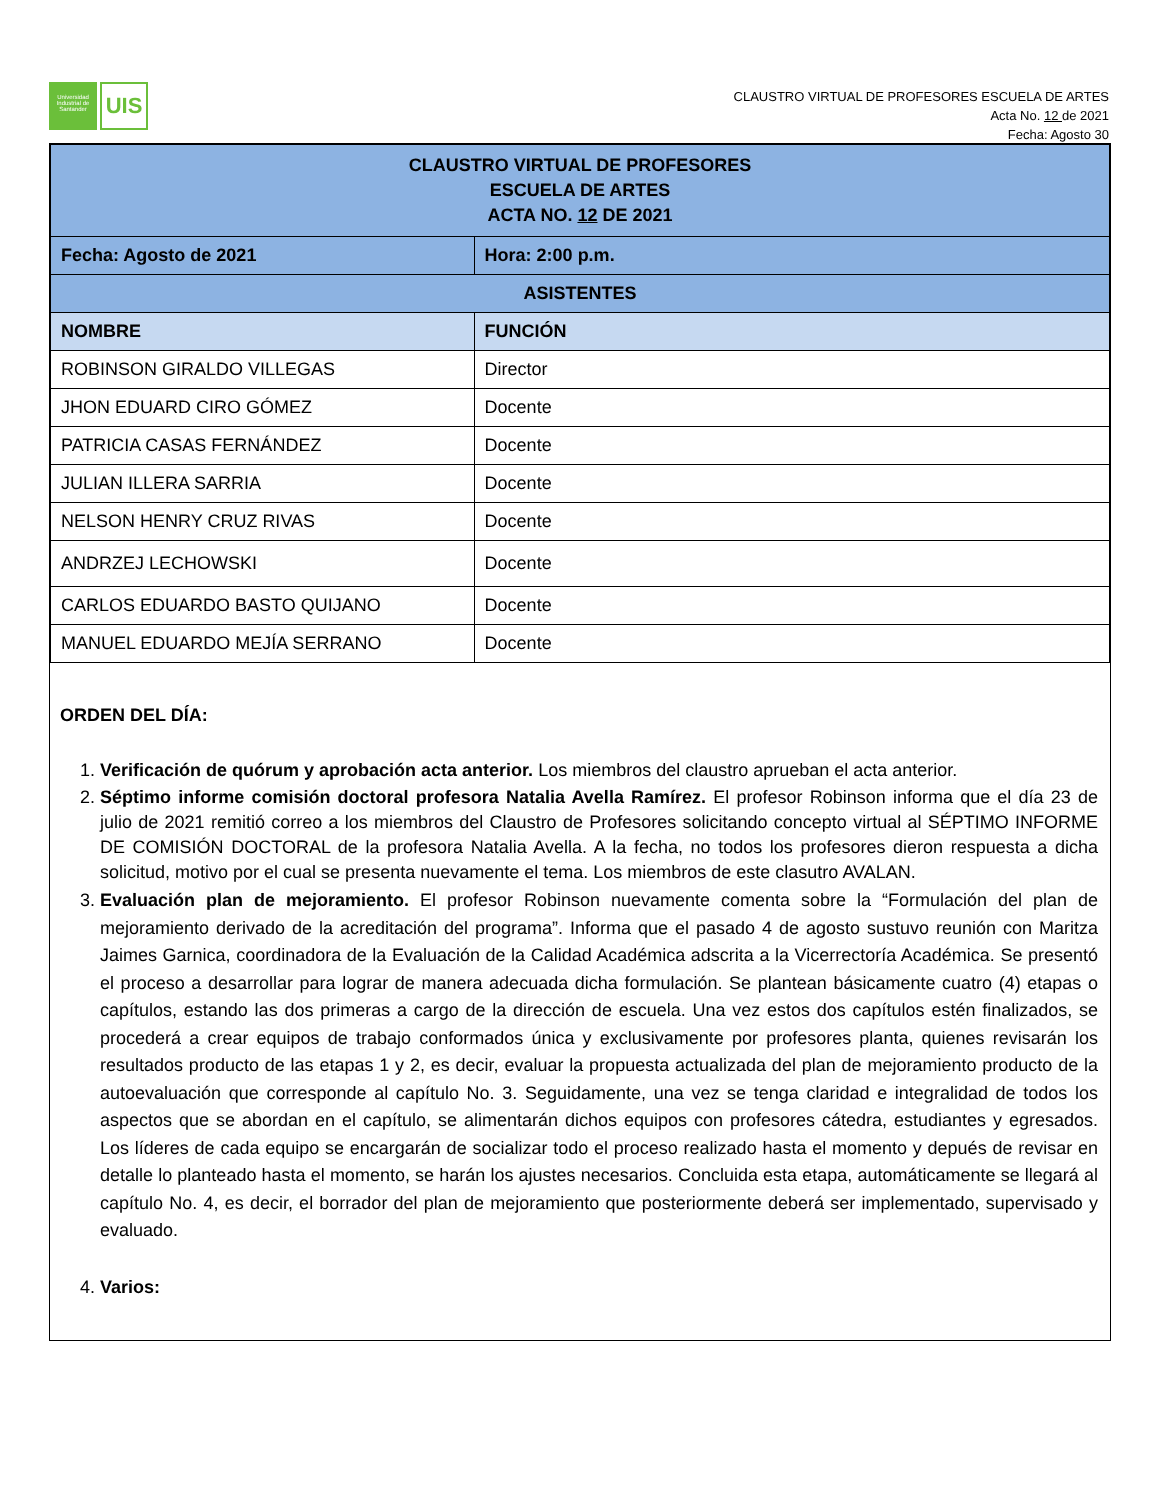Universidad Industrial de Santander
UIS
CLAUSTRO VIRTUAL DE PROFESORES ESCUELA DE ARTES
Acta No. 12 de 2021
Fecha: Agosto 30
| CLAUSTRO VIRTUAL DE PROFESORES ESCUELA DE ARTES ACTA NO. 12 DE 2021 | |
| Fecha: Agosto de 2021 | Hora: 2:00 p.m. |
| ASISTENTES | |
| NOMBRE | FUNCIÓN |
| ROBINSON GIRALDO VILLEGAS | Director |
| JHON EDUARD CIRO GÓMEZ | Docente |
| PATRICIA CASAS FERNÁNDEZ | Docente |
| JULIAN ILLERA SARRIA | Docente |
| NELSON HENRY CRUZ RIVAS | Docente |
| ANDRZEJ LECHOWSKI | Docente |
| CARLOS EDUARDO BASTO QUIJANO | Docente |
| MANUEL EDUARDO MEJÍA SERRANO | Docente |
ORDEN DEL DÍA:
1. Verificación de quórum y aprobación acta anterior. Los miembros del claustro aprueban el acta anterior.
2. Séptimo informe comisión doctoral profesora Natalia Avella Ramírez. El profesor Robinson informa que el día 23 de julio de 2021 remitió correo a los miembros del Claustro de Profesores solicitando concepto virtual al SÉPTIMO INFORME DE COMISIÓN DOCTORAL de la profesora Natalia Avella. A la fecha, no todos los profesores dieron respuesta a dicha solicitud, motivo por el cual se presenta nuevamente el tema. Los miembros de este clasutro AVALAN.
3. Evaluación plan de mejoramiento. El profesor Robinson nuevamente comenta sobre la “Formulación del plan de mejoramiento derivado de la acreditación del programa”. Informa que el pasado 4 de agosto sustuvo reunión con Maritza Jaimes Garnica, coordinadora de la Evaluación de la Calidad Académica adscrita a la Vicerrectoría Académica. Se presentó el proceso a desarrollar para lograr de manera adecuada dicha formulación. Se plantean básicamente cuatro (4) etapas o capítulos, estando las dos primeras a cargo de la dirección de escuela. Una vez estos dos capítulos estén finalizados, se procederá a crear equipos de trabajo conformados única y exclusivamente por profesores planta, quienes revisarán los resultados producto de las etapas 1 y 2, es decir, evaluar la propuesta actualizada del plan de mejoramiento producto de la autoevaluación que corresponde al capítulo No. 3. Seguidamente, una vez se tenga claridad e integralidad de todos los aspectos que se abordan en el capítulo, se alimentarán dichos equipos con profesores cátedra, estudiantes y egresados. Los líderes de cada equipo se encargarán de socializar todo el proceso realizado hasta el momento y depués de revisar en detalle lo planteado hasta el momento, se harán los ajustes necesarios. Concluida esta etapa, automáticamente se llegará al capítulo No. 4, es decir, el borrador del plan de mejoramiento que posteriormente deberá ser implementado, supervisado y evaluado.
4. Varios: